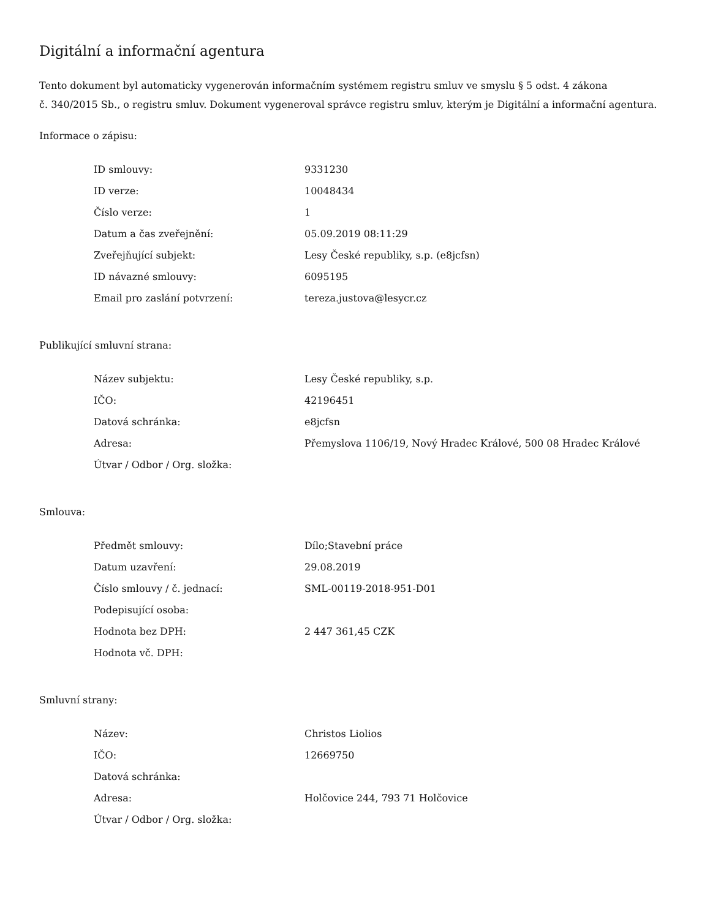Digitální a informační agentura
Tento dokument byl automaticky vygenerován informačním systémem registru smluv ve smyslu § 5 odst. 4 zákona
č. 340/2015 Sb., o registru smluv. Dokument vygeneroval správce registru smluv, kterým je Digitální a informační agentura.
Informace o zápisu:
| ID smlouvy: | 9331230 |
| ID verze: | 10048434 |
| Číslo verze: | 1 |
| Datum a čas zveřejnění: | 05.09.2019 08:11:29 |
| Zveřejňující subjekt: | Lesy České republiky, s.p. (e8jcfsn) |
| ID návazné smlouvy: | 6095195 |
| Email pro zaslání potvrzení: | tereza.justova@lesycr.cz |
Publikující smluvní strana:
| Název subjektu: | Lesy České republiky, s.p. |
| IČO: | 42196451 |
| Datová schránka: | e8jcfsn |
| Adresa: | Přemyslova 1106/19, Nový Hradec Králové, 500 08 Hradec Králové |
| Útvar / Odbor / Org. složka: | |
Smlouva:
| Předmět smlouvy: | Dílo;Stavební práce |
| Datum uzavření: | 29.08.2019 |
| Číslo smlouvy / č. jednací: | SML-00119-2018-951-D01 |
| Podepisující osoba: | |
| Hodnota bez DPH: | 2 447 361,45 CZK |
| Hodnota vč. DPH: | |
Smluvní strany:
| Název: | Christos Liolios |
| IČO: | 12669750 |
| Datová schránka: | |
| Adresa: | Holčovice 244, 793 71 Holčovice |
| Útvar / Odbor / Org. složka: | |